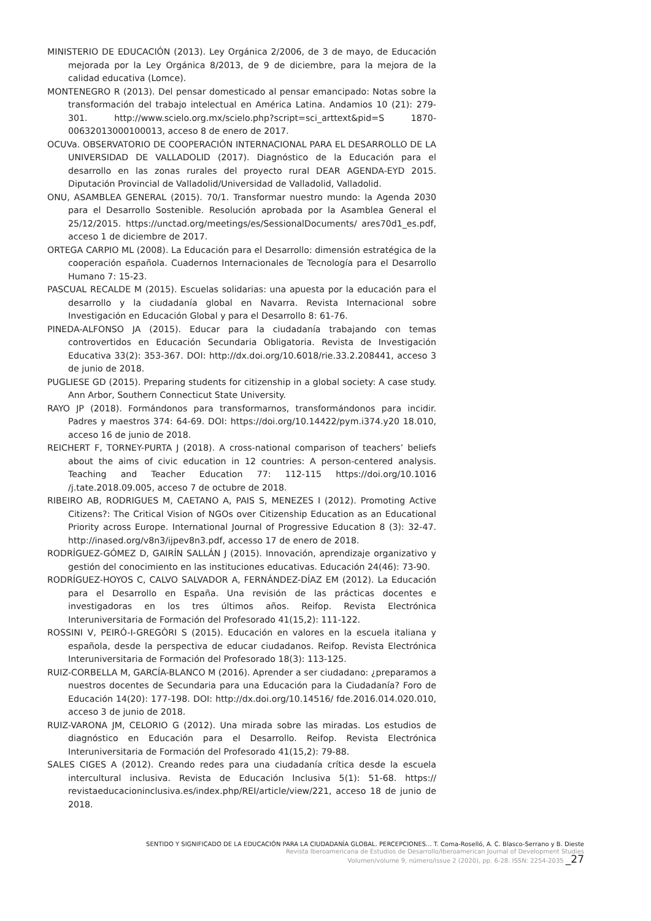MINISTERIO DE EDUCACIÓN (2013). Ley Orgánica 2/2006, de 3 de mayo, de Educación mejorada por la Ley Orgánica 8/2013, de 9 de diciembre, para la mejora de la calidad educativa (Lomce).
MONTENEGRO R (2013). Del pensar domesticado al pensar emancipado: Notas sobre la transformación del trabajo intelectual en América Latina. Andamios 10 (21): 279-301. http://www.scielo.org.mx/scielo.php?script=sci_arttext&pid=S 1870-00632013000100013, acceso 8 de enero de 2017.
OCUVa. OBSERVATORIO DE COOPERACIÓN INTERNACIONAL PARA EL DESARROLLO DE LA UNIVERSIDAD DE VALLADOLID (2017). Diagnóstico de la Educación para el desarrollo en las zonas rurales del proyecto rural DEAR AGENDA-EYD 2015. Diputación Provincial de Valladolid/Universidad de Valladolid, Valladolid.
ONU, ASAMBLEA GENERAL (2015). 70/1. Transformar nuestro mundo: la Agenda 2030 para el Desarrollo Sostenible. Resolución aprobada por la Asamblea General el 25/12/2015. https://unctad.org/meetings/es/SessionalDocuments/ ares70d1_es.pdf, acceso 1 de diciembre de 2017.
ORTEGA CARPIO ML (2008). La Educación para el Desarrollo: dimensión estratégica de la cooperación española. Cuadernos Internacionales de Tecnología para el Desarrollo Humano 7: 15-23.
PASCUAL RECALDE M (2015). Escuelas solidarias: una apuesta por la educación para el desarrollo y la ciudadanía global en Navarra. Revista Internacional sobre Investigación en Educación Global y para el Desarrollo 8: 61-76.
PINEDA-ALFONSO JA (2015). Educar para la ciudadanía trabajando con temas controvertidos en Educación Secundaria Obligatoria. Revista de Investigación Educativa 33(2): 353-367. DOI: http://dx.doi.org/10.6018/rie.33.2.208441, acceso 3 de junio de 2018.
PUGLIESE GD (2015). Preparing students for citizenship in a global society: A case study. Ann Arbor, Southern Connecticut State University.
RAYO JP (2018). Formándonos para transformarnos, transformándonos para incidir. Padres y maestros 374: 64-69. DOI: https://doi.org/10.14422/pym.i374.y20 18.010, acceso 16 de junio de 2018.
REICHERT F, TORNEY-PURTA J (2018). A cross-national comparison of teachers’ beliefs about the aims of civic education in 12 countries: A person-centered analysis. Teaching and Teacher Education 77: 112-115 https://doi.org/10.1016 /j.tate.2018.09.005, acceso 7 de octubre de 2018.
RIBEIRO AB, RODRIGUES M, CAETANO A, PAIS S, MENEZES I (2012). Promoting Active Citizens?: The Critical Vision of NGOs over Citizenship Education as an Educational Priority across Europe. International Journal of Progressive Education 8 (3): 32-47. http://inased.org/v8n3/ijpev8n3.pdf, accesso 17 de enero de 2018.
RODRÍGUEZ-GÓMEZ D, GAIRÍN SALLÁN J (2015). Innovación, aprendizaje organizativo y gestión del conocimiento en las instituciones educativas. Educación 24(46): 73-90.
RODRÍGUEZ-HOYOS C, CALVO SALVADOR A, FERNÁNDEZ-DÍAZ EM (2012). La Educación para el Desarrollo en España. Una revisión de las prácticas docentes e investigadoras en los tres últimos años. Reifop. Revista Electrónica Interuniversitaria de Formación del Profesorado 41(15,2): 111-122.
ROSSINI V, PEIRÓ-I-GREGÒRI S (2015). Educación en valores en la escuela italiana y española, desde la perspectiva de educar ciudadanos. Reifop. Revista Electrónica Interuniversitaria de Formación del Profesorado 18(3): 113-125.
RUIZ-CORBELLA M, GARCÍA-BLANCO M (2016). Aprender a ser ciudadano: ¿preparamos a nuestros docentes de Secundaria para una Educación para la Ciudadanía? Foro de Educación 14(20): 177-198. DOI: http://dx.doi.org/10.14516/ fde.2016.014.020.010, acceso 3 de junio de 2018.
RUIZ-VARONA JM, CELORIO G (2012). Una mirada sobre las miradas. Los estudios de diagnóstico en Educación para el Desarrollo. Reifop. Revista Electrónica Interuniversitaria de Formación del Profesorado 41(15,2): 79-88.
SALES CIGES A (2012). Creando redes para una ciudadanía crítica desde la escuela intercultural inclusiva. Revista de Educación Inclusiva 5(1): 51-68. https:// revistaeducacioninclusiva.es/index.php/REI/article/view/221, acceso 18 de junio de 2018.
SENTIDO Y SIGNIFICADO DE LA EDUCACIÓN PARA LA CIUDADANÍA GLOBAL. PERCEPCIONES... T. Coma-Roselló, A. C. Blasco-Serrano y B. Dieste
Revista Iberoamericana de Estudios de Desarrollo/Iberoamerican Journal of Development Studies
Volumen/volume 9, número/issue 2 (2020), pp. 6-28. ISSN: 2254-2035 _27